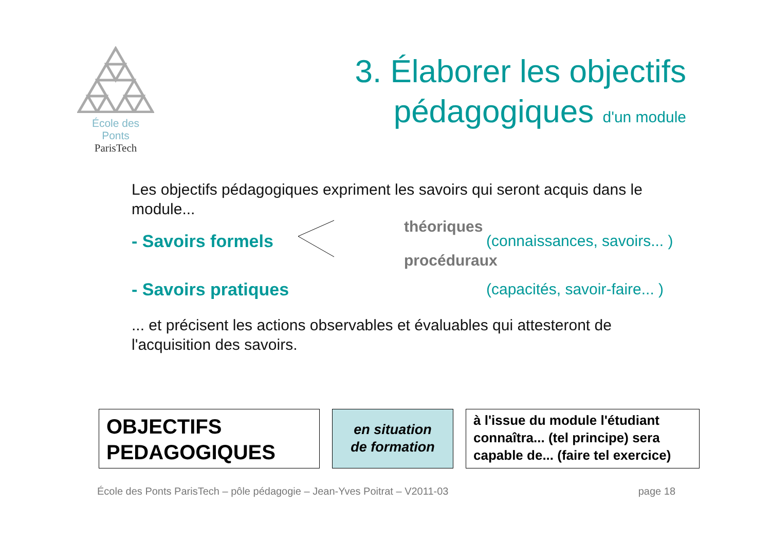École des Ponts
ParisTech
3. Élaborer les objectifs
pédagogiques d'un module
Les objectifs pédagogiques expriment les savoirs qui seront acquis dans le module...
théoriques
- Savoirs formels (connaissances, savoirs... )
procéduraux
- Savoirs pratiques (capacités, savoir-faire... )
... et précisent les actions observables et évaluables qui attesteront de l'acquisition des savoirs.
OBJECTIFS
PEDAGOGIQUES
en situation
de formation
à l'issue du module l'étudiant connaîtra... (tel principe) sera capable de... (faire tel exercice)
École des Ponts ParisTech – pôle pédagogie – Jean-Yves Poitrat – V2011-03 page 18